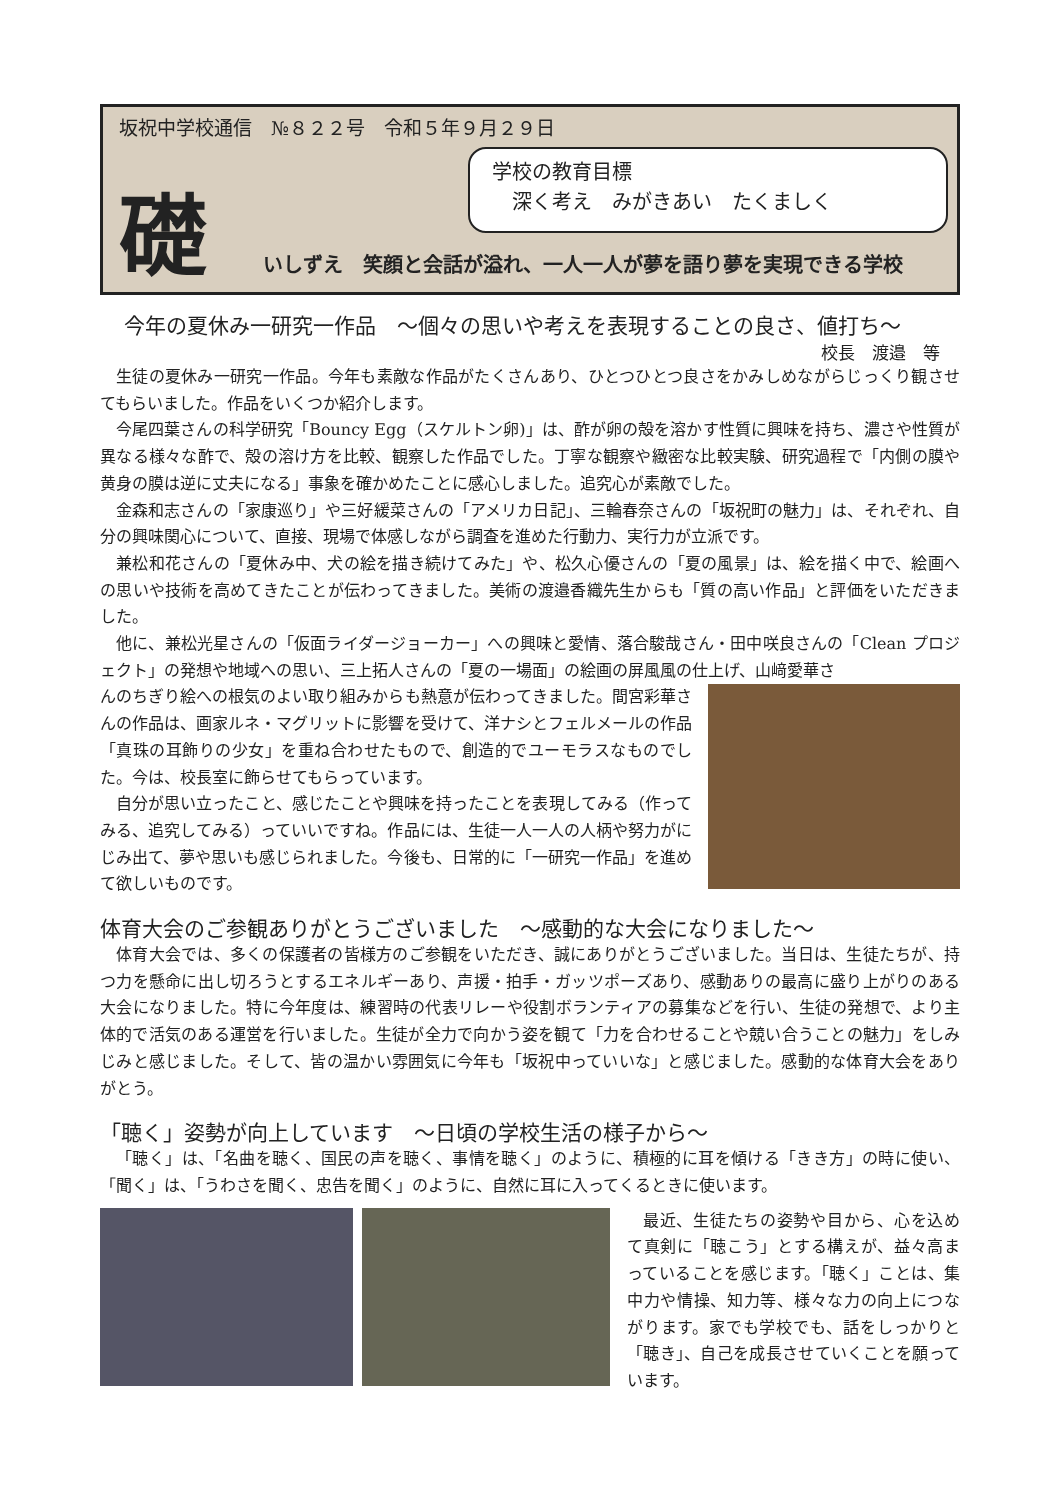坂祝中学校通信　№８２２号　令和５年９月２９日
礎
学校の教育目標
　深く考え　みがきあい　たくましく
いしずえ　笑顔と会話が溢れ、一人一人が夢を語り夢を実現できる学校
今年の夏休み一研究一作品　～個々の思いや考えを表現することの良さ、値打ち～
校長　渡邉　等
生徒の夏休み一研究一作品。今年も素敵な作品がたくさんあり、ひとつひとつ良さをかみしめながらじっくり観させてもらいました。作品をいくつか紹介します。
今尾四葉さんの科学研究「Bouncy Egg（スケルトン卵)」は、酢が卵の殻を溶かす性質に興味を持ち、濃さや性質が異なる様々な酢で、殻の溶け方を比較、観察した作品でした。丁寧な観察や緻密な比較実験、研究過程で「内側の膜や黄身の膜は逆に丈夫になる」事象を確かめたことに感心しました。追究心が素敵でした。
金森和志さんの「家康巡り」や三好緩菜さんの「アメリカ日記」、三輪春奈さんの「坂祝町の魅力」は、それぞれ、自分の興味関心について、直接、現場で体感しながら調査を進めた行動力、実行力が立派です。
兼松和花さんの「夏休み中、犬の絵を描き続けてみた」や、松久心優さんの「夏の風景」は、絵を描く中で、絵画への思いや技術を高めてきたことが伝わってきました。美術の渡邉香織先生からも「質の高い作品」と評価をいただきました。
他に、兼松光星さんの「仮面ライダージョーカー」への興味と愛情、落合駿哉さん・田中咲良さんの「Clean プロジェクト」の発想や地域への思い、三上拓人さんの「夏の一場面」の絵画の屏風風の仕上げ、山﨑愛華さ
んのちぎり絵への根気のよい取り組みからも熱意が伝わってきました。間宮彩華さんの作品は、画家ルネ・マグリットに影響を受けて、洋ナシとフェルメールの作品「真珠の耳飾りの少女」を重ね合わせたもので、創造的でユーモラスなものでした。今は、校長室に飾らせてもらっています。
自分が思い立ったこと、感じたことや興味を持ったことを表現してみる（作ってみる、追究してみる）っていいですね。作品には、生徒一人一人の人柄や努力がにじみ出て、夢や思いも感じられました。今後も、日常的に「一研究一作品」を進めて欲しいものです。
体育大会のご参観ありがとうございました　～感動的な大会になりました～
体育大会では、多くの保護者の皆様方のご参観をいただき、誠にありがとうございました。当日は、生徒たちが、持つ力を懸命に出し切ろうとするエネルギーあり、声援・拍手・ガッツポーズあり、感動ありの最高に盛り上がりのある大会になりました。特に今年度は、練習時の代表リレーや役割ボランティアの募集などを行い、生徒の発想で、より主体的で活気のある運営を行いました。生徒が全力で向かう姿を観て「力を合わせることや競い合うことの魅力」をしみじみと感じました。そして、皆の温かい雰囲気に今年も「坂祝中っていいな」と感じました。感動的な体育大会をありがとう。
「聴く」姿勢が向上しています　～日頃の学校生活の様子から～
「聴く」は、「名曲を聴く、国民の声を聴く、事情を聴く」のように、積極的に耳を傾ける「きき方」の時に使い、「聞く」は、「うわさを聞く、忠告を聞く」のように、自然に耳に入ってくるときに使います。
最近、生徒たちの姿勢や目から、心を込めて真剣に「聴こう」とする構えが、益々高まっていることを感じます。「聴く」ことは、集中力や情操、知力等、様々な力の向上につながります。家でも学校でも、話をしっかりと「聴き」、自己を成長させていくことを願っています。